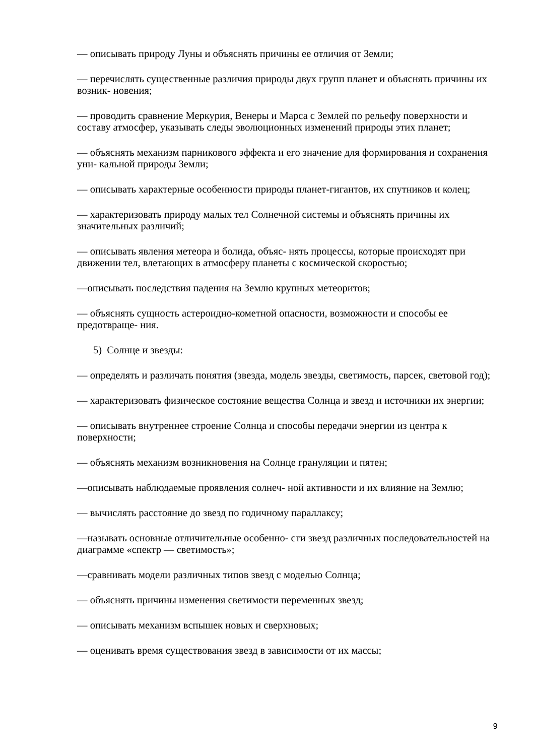— описывать природу Луны и объяснять причины ее отличия от Земли;
— перечислять существенные различия природы двух групп планет и объяснять причины их возник- новения;
— проводить сравнение Меркурия, Венеры и Марса с Землей по рельефу поверхности и составу атмосфер, указывать следы эволюционных изменений природы этих планет;
— объяснять механизм парникового эффекта и его значение для формирования и сохранения уни- кальной природы Земли;
— описывать характерные особенности природы планет-гигантов, их спутников и колец;
— характеризовать природу малых тел Солнечной системы и объяснять причины их значительных различий;
— описывать явления метеора и болида, объяс- нять процессы, которые происходят при движении тел, влетающих в атмосферу планеты с космической скоростью;
—описывать последствия падения на Землю крупных метеоритов;
— объяснять сущность астероидно-кометной опасности, возможности и способы ее предотвраще- ния.
5) Солнце и звезды:
— определять и различать понятия (звезда, модель звезды, светимость, парсек, световой год);
— характеризовать физическое состояние вещества Солнца и звезд и источники их энергии;
— описывать внутреннее строение Солнца и способы передачи энергии из центра к поверхности;
— объяснять механизм возникновения на Солнце грануляции и пятен;
—описывать наблюдаемые проявления солнеч- ной активности и их влияние на Землю;
— вычислять расстояние до звезд по годичному параллаксу;
—называть основные отличительные особенно- сти звезд различных последовательностей на диаграмме «спектр — светимость»;
—сравнивать модели различных типов звезд с моделью Солнца;
— объяснять причины изменения светимости переменных звезд;
— описывать механизм вспышек новых и сверхновых;
— оценивать время существования звезд в зависимости от их массы;
9